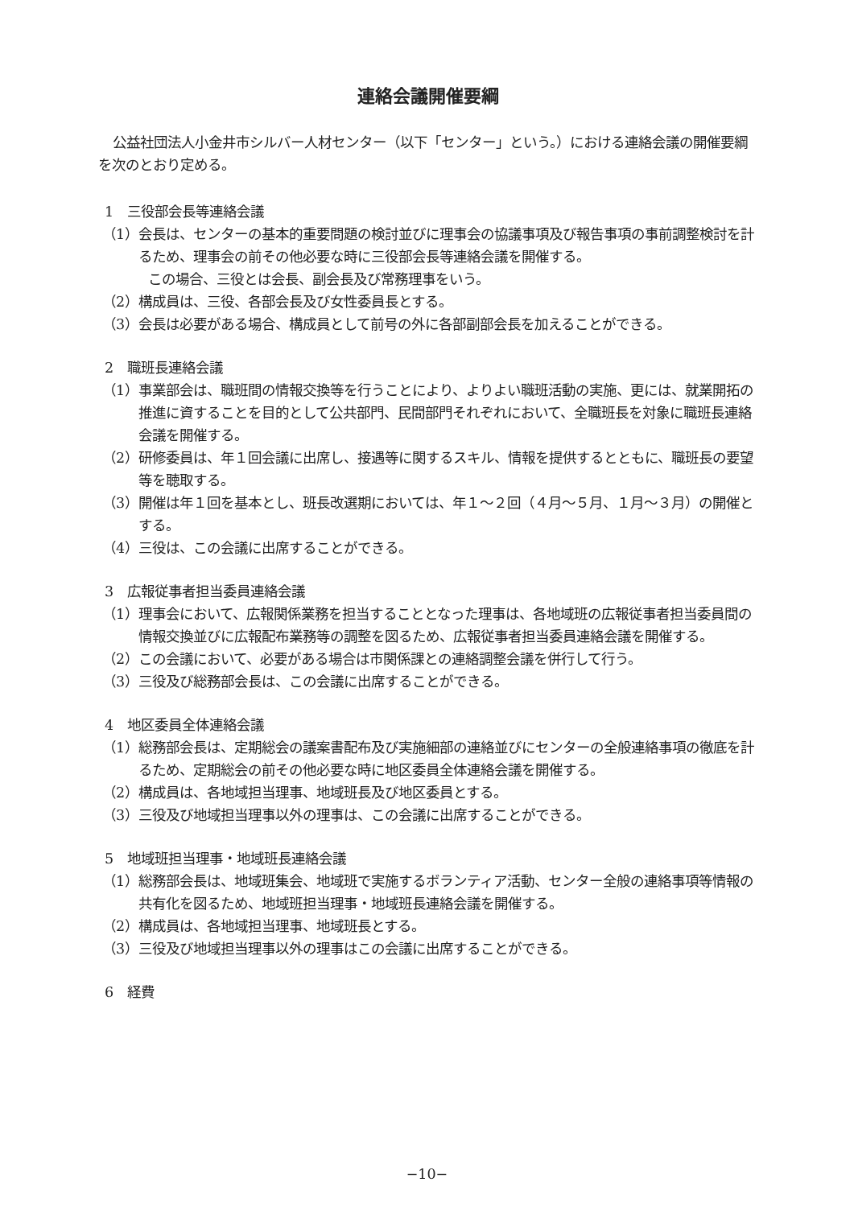連絡会議開催要綱
公益社団法人小金井市シルバー人材センター（以下「センター」という。）における連絡会議の開催要綱を次のとおり定める。
1　三役部会長等連絡会議
（1）会長は、センターの基本的重要問題の検討並びに理事会の協議事項及び報告事項の事前調整検討を計るため、理事会の前その他必要な時に三役部会長等連絡会議を開催する。
この場合、三役とは会長、副会長及び常務理事をいう。
（2）構成員は、三役、各部会長及び女性委員長とする。
（3）会長は必要がある場合、構成員として前号の外に各部副部会長を加えることができる。
2　職班長連絡会議
（1）事業部会は、職班間の情報交換等を行うことにより、よりよい職班活動の実施、更には、就業開拓の推進に資することを目的として公共部門、民間部門それぞれにおいて、全職班長を対象に職班長連絡会議を開催する。
（2）研修委員は、年１回会議に出席し、接遇等に関するスキル、情報を提供するとともに、職班長の要望等を聴取する。
（3）開催は年１回を基本とし、班長改選期においては、年１～２回（４月～５月、１月～３月）の開催とする。
（4）三役は、この会議に出席することができる。
3　広報従事者担当委員連絡会議
（1）理事会において、広報関係業務を担当することとなった理事は、各地域班の広報従事者担当委員間の情報交換並びに広報配布業務等の調整を図るため、広報従事者担当委員連絡会議を開催する。
（2）この会議において、必要がある場合は市関係課との連絡調整会議を併行して行う。
（3）三役及び総務部会長は、この会議に出席することができる。
4　地区委員全体連絡会議
（1）総務部会長は、定期総会の議案書配布及び実施細部の連絡並びにセンターの全般連絡事項の徹底を計るため、定期総会の前その他必要な時に地区委員全体連絡会議を開催する。
（2）構成員は、各地域担当理事、地域班長及び地区委員とする。
（3）三役及び地域担当理事以外の理事は、この会議に出席することができる。
5　地域班担当理事・地域班長連絡会議
（1）総務部会長は、地域班集会、地域班で実施するボランティア活動、センター全般の連絡事項等情報の共有化を図るため、地域班担当理事・地域班長連絡会議を開催する。
（2）構成員は、各地域担当理事、地域班長とする。
（3）三役及び地域担当理事以外の理事はこの会議に出席することができる。
6　経費
−10−